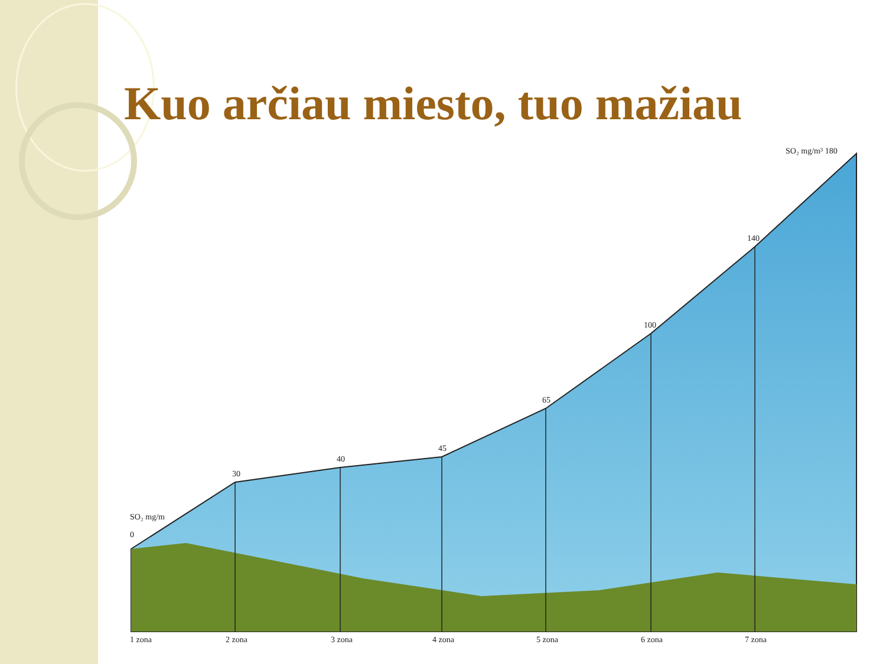Kuo arčiau miesto, tuo mažiau
SO₂ mg/m
0
30
40
45
65
100
140
SO₂ mg/m³ 180
1 zona
2 zona
3 zona
4 zona
5 zona
6 zona
7 zona